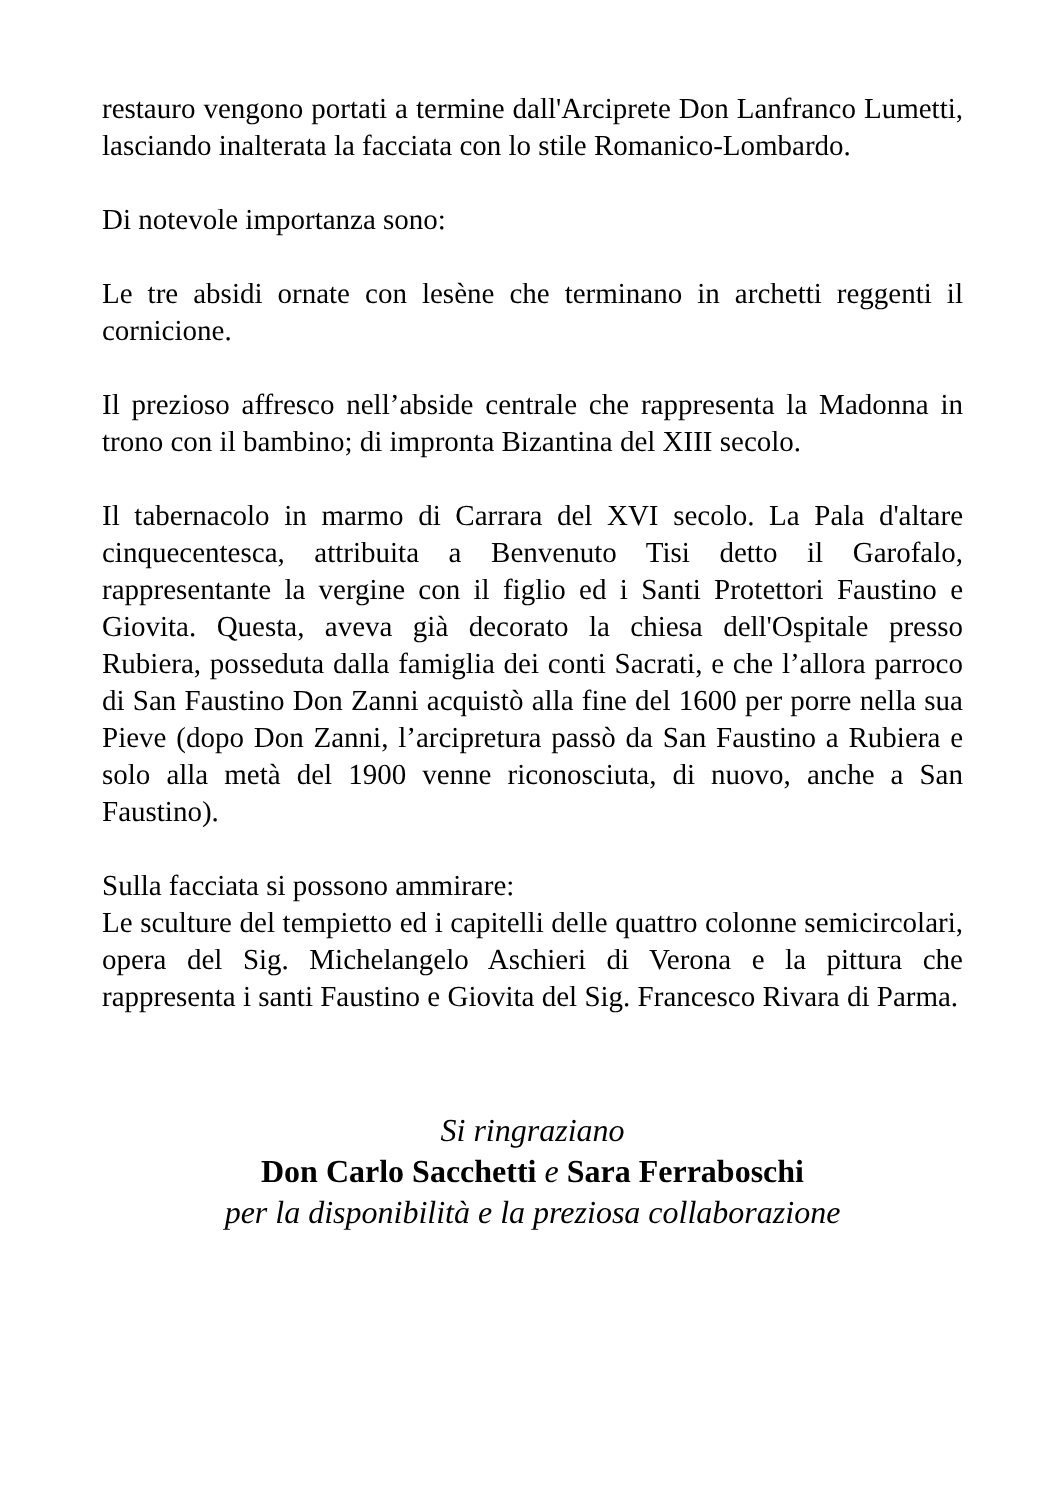restauro vengono portati a termine dall'Arciprete Don Lanfranco Lumetti, lasciando inalterata la facciata con lo stile Romanico-Lombardo.
Di notevole importanza sono:
Le tre absidi ornate con lesène che terminano in archetti reggenti il cornicione.
Il prezioso affresco nell’abside centrale che rappresenta la Madonna in trono con il bambino; di impronta Bizantina del XIII secolo.
Il tabernacolo in marmo di Carrara del XVI secolo. La Pala d'altare cinquecentesca, attribuita a Benvenuto Tisi detto il Garofalo, rappresentante la vergine con il figlio ed i Santi Protettori Faustino e Giovita. Questa, aveva già decorato la chiesa dell'Ospitale presso Rubiera, posseduta dalla famiglia dei conti Sacrati, e che l’allora parroco di San Faustino Don Zanni acquistò alla fine del 1600 per porre nella sua Pieve (dopo Don Zanni, l’arcipretura passò da San Faustino a Rubiera e solo alla metà del 1900 venne riconosciuta, di nuovo, anche a San Faustino).
Sulla facciata si possono ammirare:
Le sculture del tempietto ed i capitelli delle quattro colonne semicircolari, opera del Sig. Michelangelo Aschieri di Verona e la pittura che rappresenta i santi Faustino e Giovita del Sig. Francesco Rivara di Parma.
Si ringraziano
Don Carlo Sacchetti e Sara Ferraboschi
per la disponibilità e la preziosa collaborazione